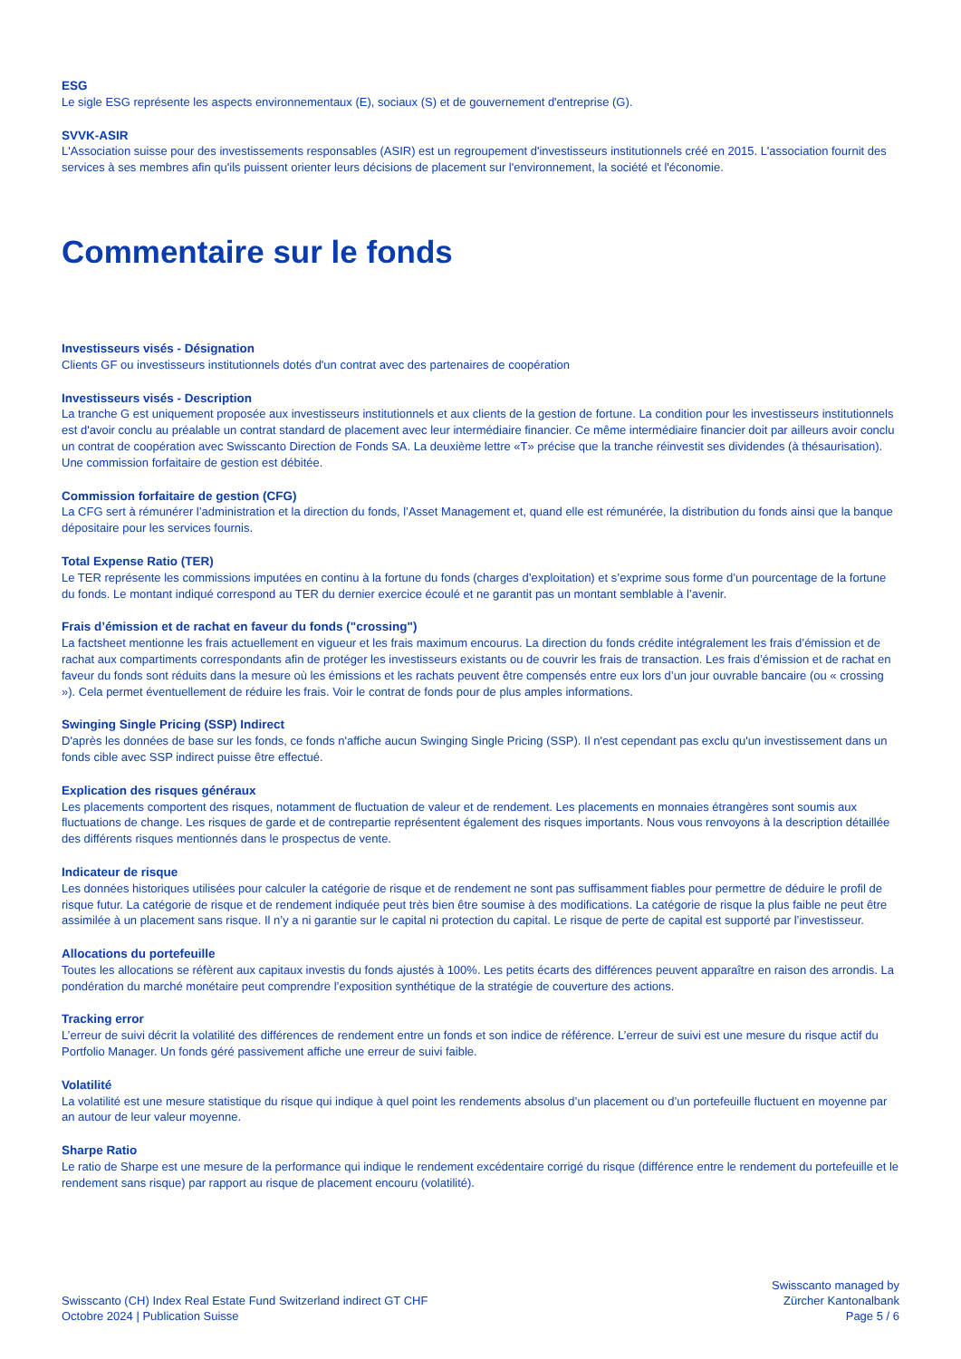ESG
Le sigle ESG représente les aspects environnementaux (E), sociaux (S) et de gouvernement d'entreprise (G).
SVVK-ASIR
L'Association suisse pour des investissements responsables (ASIR) est un regroupement d'investisseurs institutionnels créé en 2015. L'association fournit des services à ses membres afin qu'ils puissent orienter leurs décisions de placement sur l'environnement, la société et l'économie.
Commentaire sur le fonds
Investisseurs visés - Désignation
Clients GF ou investisseurs institutionnels dotés d'un contrat avec des partenaires de coopération
Investisseurs visés - Description
La tranche G est uniquement proposée aux investisseurs institutionnels et aux clients de la gestion de fortune. La condition pour les investisseurs institutionnels est d'avoir conclu au préalable un contrat standard de placement avec leur intermédiaire financier. Ce même intermédiaire financier doit par ailleurs avoir conclu un contrat de coopération avec Swisscanto Direction de Fonds SA. La deuxième lettre «T» précise que la tranche réinvestit ses dividendes (à thésaurisation). Une commission forfaitaire de gestion est débitée.
Commission forfaitaire de gestion (CFG)
La CFG sert à rémunérer l’administration et la direction du fonds, l’Asset Management et, quand elle est rémunérée, la distribution du fonds ainsi que la banque dépositaire pour les services fournis.
Total Expense Ratio (TER)
Le TER représente les commissions imputées en continu à la fortune du fonds (charges d’exploitation) et s’exprime sous forme d’un pourcentage de la fortune du fonds. Le montant indiqué correspond au TER du dernier exercice écoulé et ne garantit pas un montant semblable à l’avenir.
Frais d’émission et de rachat en faveur du fonds ("crossing")
La factsheet mentionne les frais actuellement en vigueur et les frais maximum encourus. La direction du fonds crédite intégralement les frais d’émission et de rachat aux compartiments correspondants afin de protéger les investisseurs existants ou de couvrir les frais de transaction. Les frais d’émission et de rachat en faveur du fonds sont réduits dans la mesure où les émissions et les rachats peuvent être compensés entre eux lors d’un jour ouvrable bancaire (ou « crossing »). Cela permet éventuellement de réduire les frais. Voir le contrat de fonds pour de plus amples informations.
Swinging Single Pricing (SSP) Indirect
D'après les données de base sur les fonds, ce fonds n'affiche aucun Swinging Single Pricing (SSP). Il n'est cependant pas exclu qu'un investissement dans un fonds cible avec SSP indirect puisse être effectué.
Explication des risques généraux
Les placements comportent des risques, notamment de fluctuation de valeur et de rendement. Les placements en monnaies étrangères sont soumis aux fluctuations de change. Les risques de garde et de contrepartie représentent également des risques importants. Nous vous renvoyons à la description détaillée des différents risques mentionnés dans le prospectus de vente.
Indicateur de risque
Les données historiques utilisées pour calculer la catégorie de risque et de rendement ne sont pas suffisamment fiables pour permettre de déduire le profil de risque futur. La catégorie de risque et de rendement indiquée peut très bien être soumise à des modifications. La catégorie de risque la plus faible ne peut être assimilée à un placement sans risque. Il n’y a ni garantie sur le capital ni protection du capital. Le risque de perte de capital est supporté par l’investisseur.
Allocations du portefeuille
Toutes les allocations se réfèrent aux capitaux investis du fonds ajustés à 100%. Les petits écarts des différences peuvent apparaître en raison des arrondis. La pondération du marché monétaire peut comprendre l’exposition synthétique de la stratégie de couverture des actions.
Tracking error
L’erreur de suivi décrit la volatilité des différences de rendement entre un fonds et son indice de référence. L’erreur de suivi est une mesure du risque actif du Portfolio Manager. Un fonds géré passivement affiche une erreur de suivi faible.
Volatilité
La volatilité est une mesure statistique du risque qui indique à quel point les rendements absolus d’un placement ou d’un portefeuille fluctuent en moyenne par an autour de leur valeur moyenne.
Sharpe Ratio
Le ratio de Sharpe est une mesure de la performance qui indique le rendement excédentaire corrigé du risque (différence entre le rendement du portefeuille et le rendement sans risque) par rapport au risque de placement encouru (volatilité).
Swisscanto (CH) Index Real Estate Fund Switzerland indirect GT CHF
Octobre 2024 | Publication Suisse
Swisscanto managed by
Zürcher Kantonalbank
Page 5 / 6